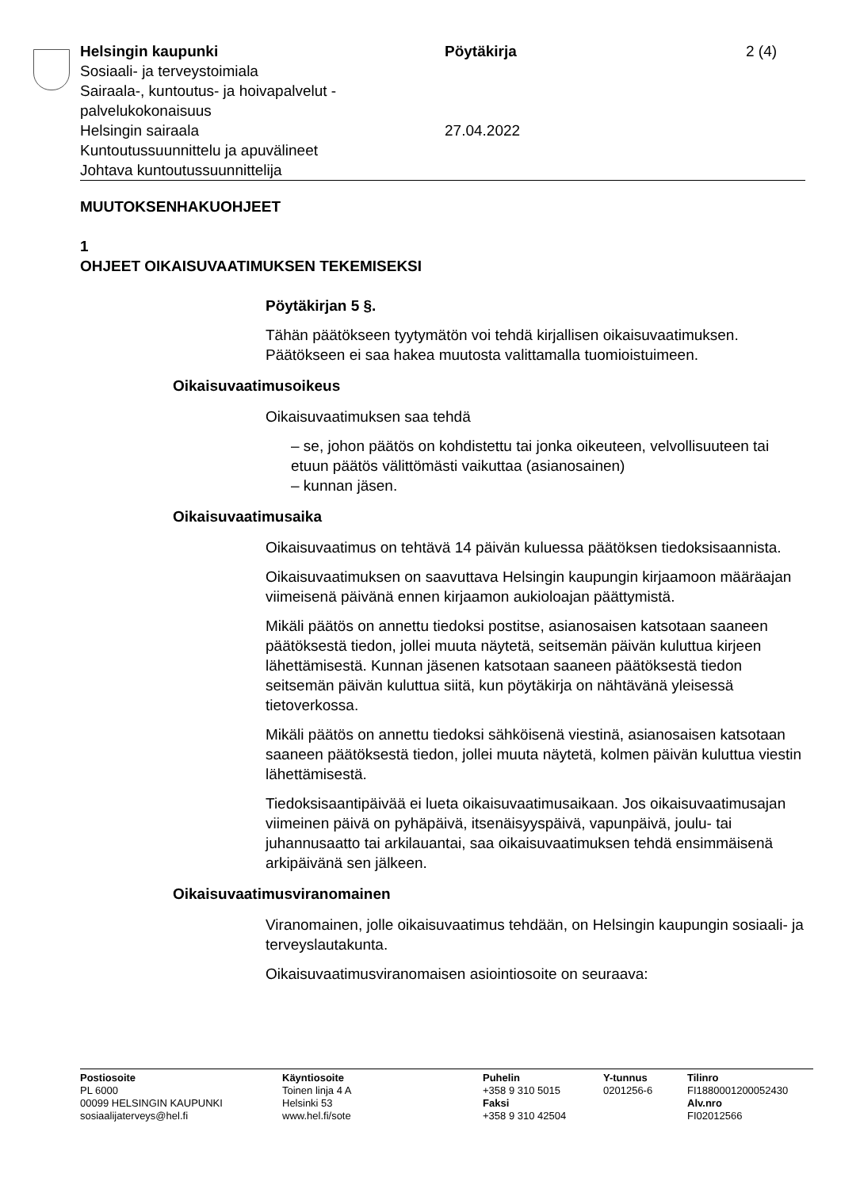Helsingin kaupunki
Sosiaali- ja terveystoimiala
Sairaala-, kuntoutus- ja hoivapalvelut - palvelukokonaisuus
Helsingin sairaala
Kuntoutussuunnittelu ja apuvälineet
Johtava kuntoutussuunnittelija
Pöytäkirja
27.04.2022
2 (4)
MUUTOKSENHAKUOHJEET
1
OHJEET OIKAISUVAATIMUKSEN TEKEMISEKSI
Pöytäkirjan 5 §.
Tähän päätökseen tyytymätön voi tehdä kirjallisen oikaisuvaatimuksen. Päätökseen ei saa hakea muutosta valittamalla tuomioistuimeen.
Oikaisuvaatimusoikeus
Oikaisuvaatimuksen saa tehdä
– se, johon päätös on kohdistettu tai jonka oikeuteen, velvollisuuteen tai etuun päätös välittömästi vaikuttaa (asianosainen)
– kunnan jäsen.
Oikaisuvaatimusaika
Oikaisuvaatimus on tehtävä 14 päivän kuluessa päätöksen tiedoksi­saannista.
Oikaisuvaatimuksen on saavuttava Helsingin kaupungin kirjaamoon määräajan viimeisenä päivänä ennen kirjaamon aukioloajan päättymis­tä.
Mikäli päätös on annettu tiedoksi postitse, asianosaisen katsotaan saaneen päätöksestä tiedon, jollei muuta näytetä, seitsemän päivän kuluttua kirjeen lähettämisestä. Kunnan jäsenen katsotaan saaneen päätöksestä tiedon seitsemän päivän kuluttua siitä, kun pöytäkirja on nähtävänä yleisessä tietoverkossa.
Mikäli päätös on annettu tiedoksi sähköisenä viestinä, asianosaisen katsotaan saaneen päätöksestä tiedon, jollei muuta näytetä, kolmen päivän kuluttua viestin lähettämisestä.
Tiedoksisaantipäivää ei lueta oikaisuvaatimusaikaan. Jos oikaisuvaati­musajan viimeinen päivä on pyhäpäivä, itsenäisyyspäivä, vapunpäivä, joulu- tai juhannusaatto tai arkilauantai, saa oikaisuvaatimuksen tehdä ensimmäisenä arkipäivänä sen jälkeen.
Oikaisuvaatimusviranomainen
Viranomainen, jolle oikaisuvaatimus tehdään, on Helsingin kaupungin sosiaali- ja terveyslautakunta.
Oikaisuvaatimusviranomaisen asiointiosoite on seuraava:
Postiosoite
PL 6000
00099 HELSINGIN KAUPUNKI
sosiaalijaterveys@hel.fi
Käyntiosoite
Toinen linja 4 A
Helsinki 53
www.hel.fi/sote
Puhelin
+358 9 310 5015
Faksi
+358 9 310 42504
Y-tunnus
0201256-6
Tilinro
FI1880001200052430
Alv.nro
FI02012566